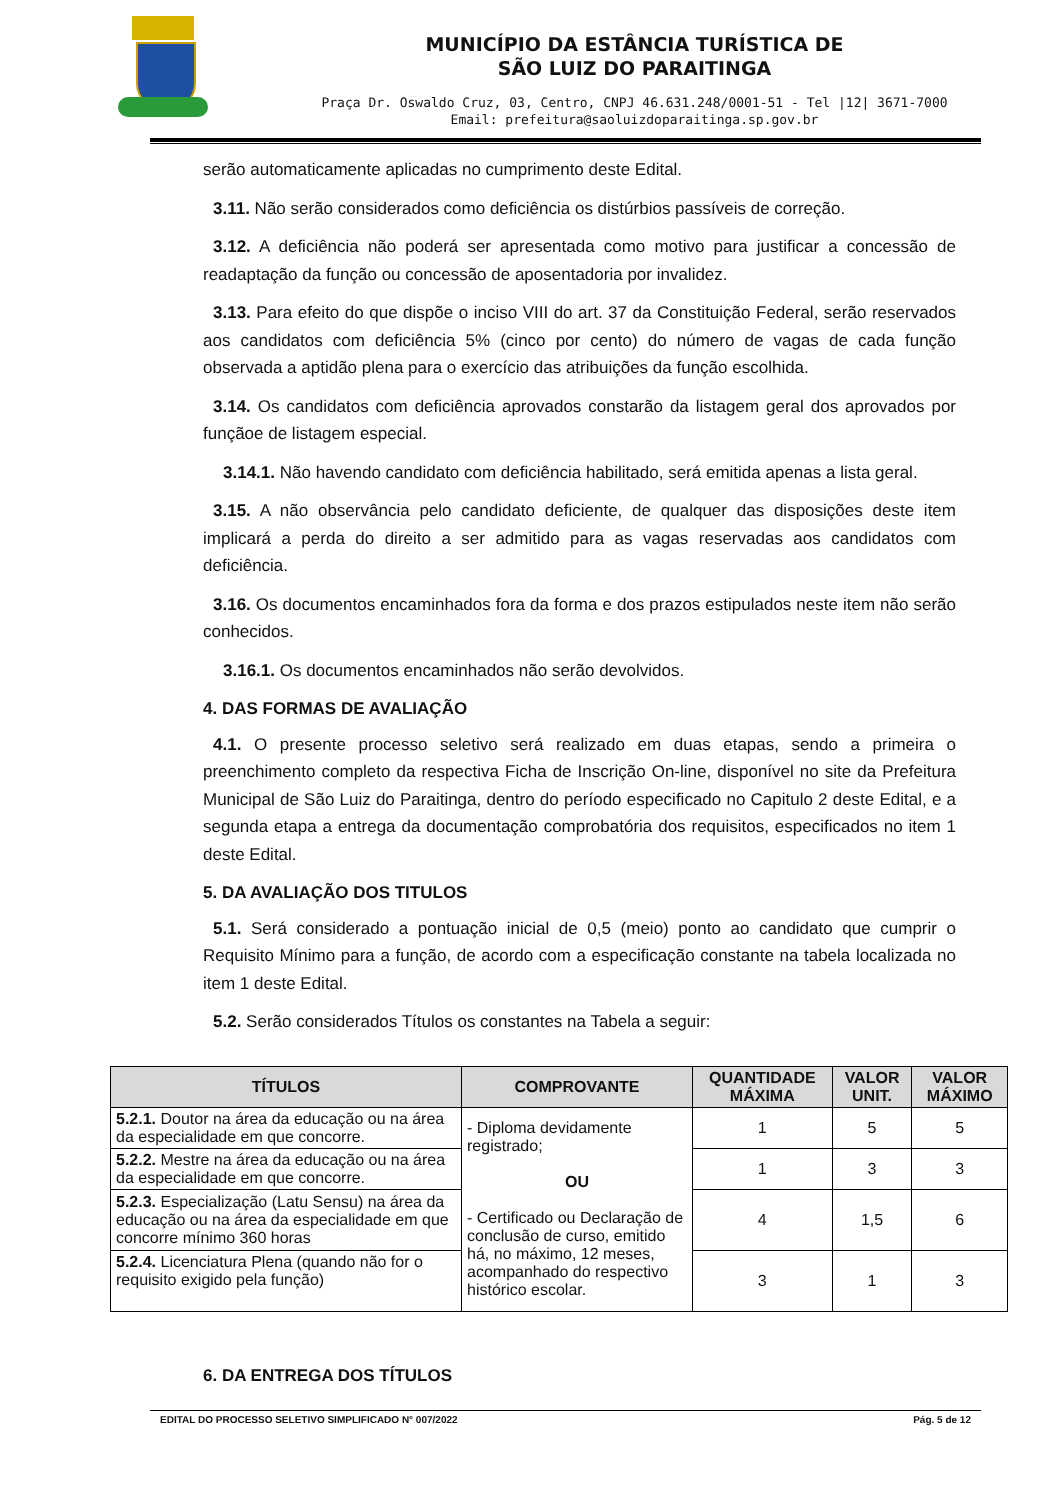MUNICÍPIO DA ESTÂNCIA TURÍSTICA DE
SÃO LUIZ DO PARAITINGA
Praça Dr. Oswaldo Cruz, 03, Centro, CNPJ 46.631.248/0001-51 - Tel |12| 3671-7000
Email: prefeitura@saoluizdoparaitinga.sp.gov.br
serão automaticamente aplicadas no cumprimento deste Edital.
3.11. Não serão considerados como deficiência os distúrbios passíveis de correção.
3.12. A deficiência não poderá ser apresentada como motivo para justificar a concessão de readaptação da função ou concessão de aposentadoria por invalidez.
3.13. Para efeito do que dispõe o inciso VIII do art. 37 da Constituição Federal, serão reservados aos candidatos com deficiência 5% (cinco por cento) do número de vagas de cada função observada a aptidão plena para o exercício das atribuições da função escolhida.
3.14. Os candidatos com deficiência aprovados constarão da listagem geral dos aprovados por funçãoe de listagem especial.
3.14.1. Não havendo candidato com deficiência habilitado, será emitida apenas a lista geral.
3.15. A não observância pelo candidato deficiente, de qualquer das disposições deste item implicará a perda do direito a ser admitido para as vagas reservadas aos candidatos com deficiência.
3.16. Os documentos encaminhados fora da forma e dos prazos estipulados neste item não serão conhecidos.
3.16.1. Os documentos encaminhados não serão devolvidos.
4. DAS FORMAS DE AVALIAÇÃO
4.1. O presente processo seletivo será realizado em duas etapas, sendo a primeira o preenchimento completo da respectiva Ficha de Inscrição On-line, disponível no site da Prefeitura Municipal de São Luiz do Paraitinga, dentro do período especificado no Capitulo 2 deste Edital, e a segunda etapa a entrega da documentação comprobatória dos requisitos, especificados no item 1 deste Edital.
5. DA AVALIAÇÃO DOS TITULOS
5.1. Será considerado a pontuação inicial de 0,5 (meio) ponto ao candidato que cumprir o Requisito Mínimo para a função, de acordo com a especificação constante na tabela localizada no item 1 deste Edital.
5.2. Serão considerados Títulos os constantes na Tabela a seguir:
| TÍTULOS | COMPROVANTE | QUANTIDADE MÁXIMA | VALOR UNIT. | VALOR MÁXIMO |
| --- | --- | --- | --- | --- |
| 5.2.1. Doutor na área da educação ou na área da especialidade em que concorre. | - Diploma devidamente registrado; OU - Certificado ou Declaração de conclusão de curso, emitido há, no máximo, 12 meses, acompanhado do respectivo histórico escolar. | 1 | 5 | 5 |
| 5.2.2. Mestre na área da educação ou na área da especialidade em que concorre. | | 1 | 3 | 3 |
| 5.2.3. Especialização (Latu Sensu) na área da educação ou na área da especialidade em que concorre mínimo 360 horas | | 4 | 1,5 | 6 |
| 5.2.4. Licenciatura Plena (quando não for o requisito exigido pela função) | | 3 | 1 | 3 |
6. DA ENTREGA DOS TÍTULOS
EDITAL DO PROCESSO SELETIVO SIMPLIFICADO N° 007/2022 Pág. 5 de 12